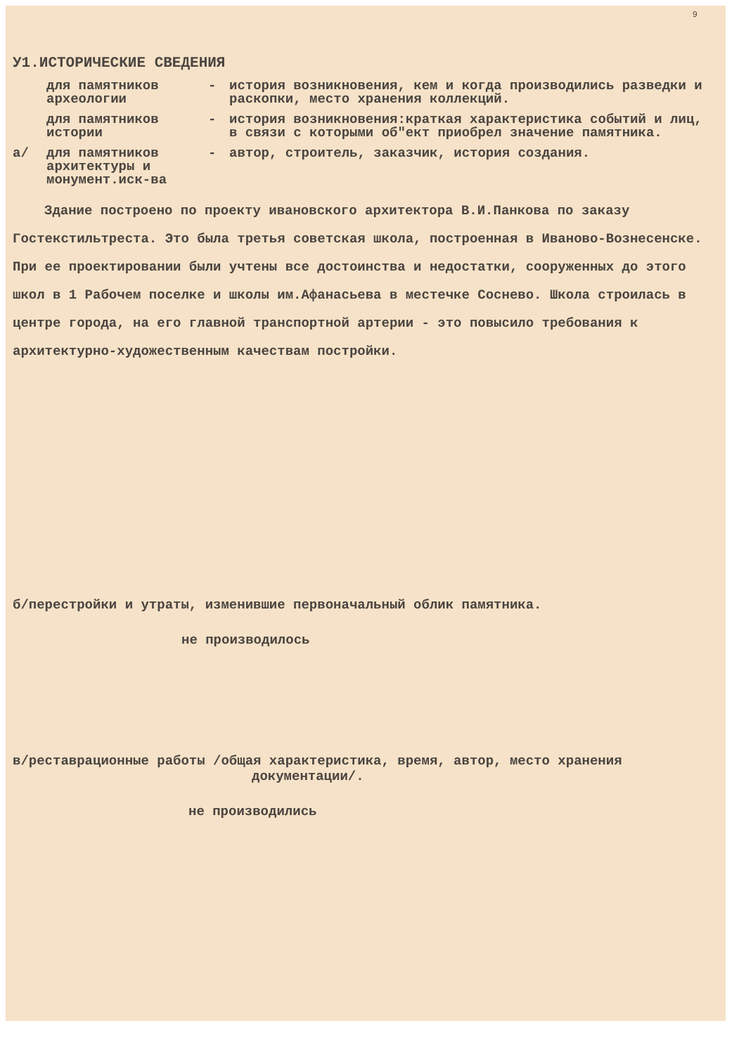9
У1.ИСТОРИЧЕСКИЕ СВЕДЕНИЯ
для памятников археологии
- история возникновения, кем и когда производились разведки и раскопки, место хранения коллекций.
для памятников истории
- история возникновения:краткая характеристика событий и лиц, в связи с которыми об"ект приобрел значение памятника.
а/ для памятников архитектуры и монумент.иск-ва
- автор, строитель, заказчик, история создания.
Здание построено по проекту ивановского архитектора В.И.Панкова по заказу Гостекстильтреста. Это была третья советская школа, построенная в Иваново-Вознесенске. При ее проектировании были учтены все достоинства и недостатки, сооруженных до этого школ в 1 Рабочем поселке и школы им.Афанасьева в местечке Соснево. Школа строилась в центре города, на его главной транспортной артерии - это повысило требования к архитектурно-художественным качествам постройки.
б/перестройки и утраты, изменившие первоначальный облик памятника.
не производилось
в/реставрационные работы /общая характеристика, время, автор, место хранения
документации/.
не производились